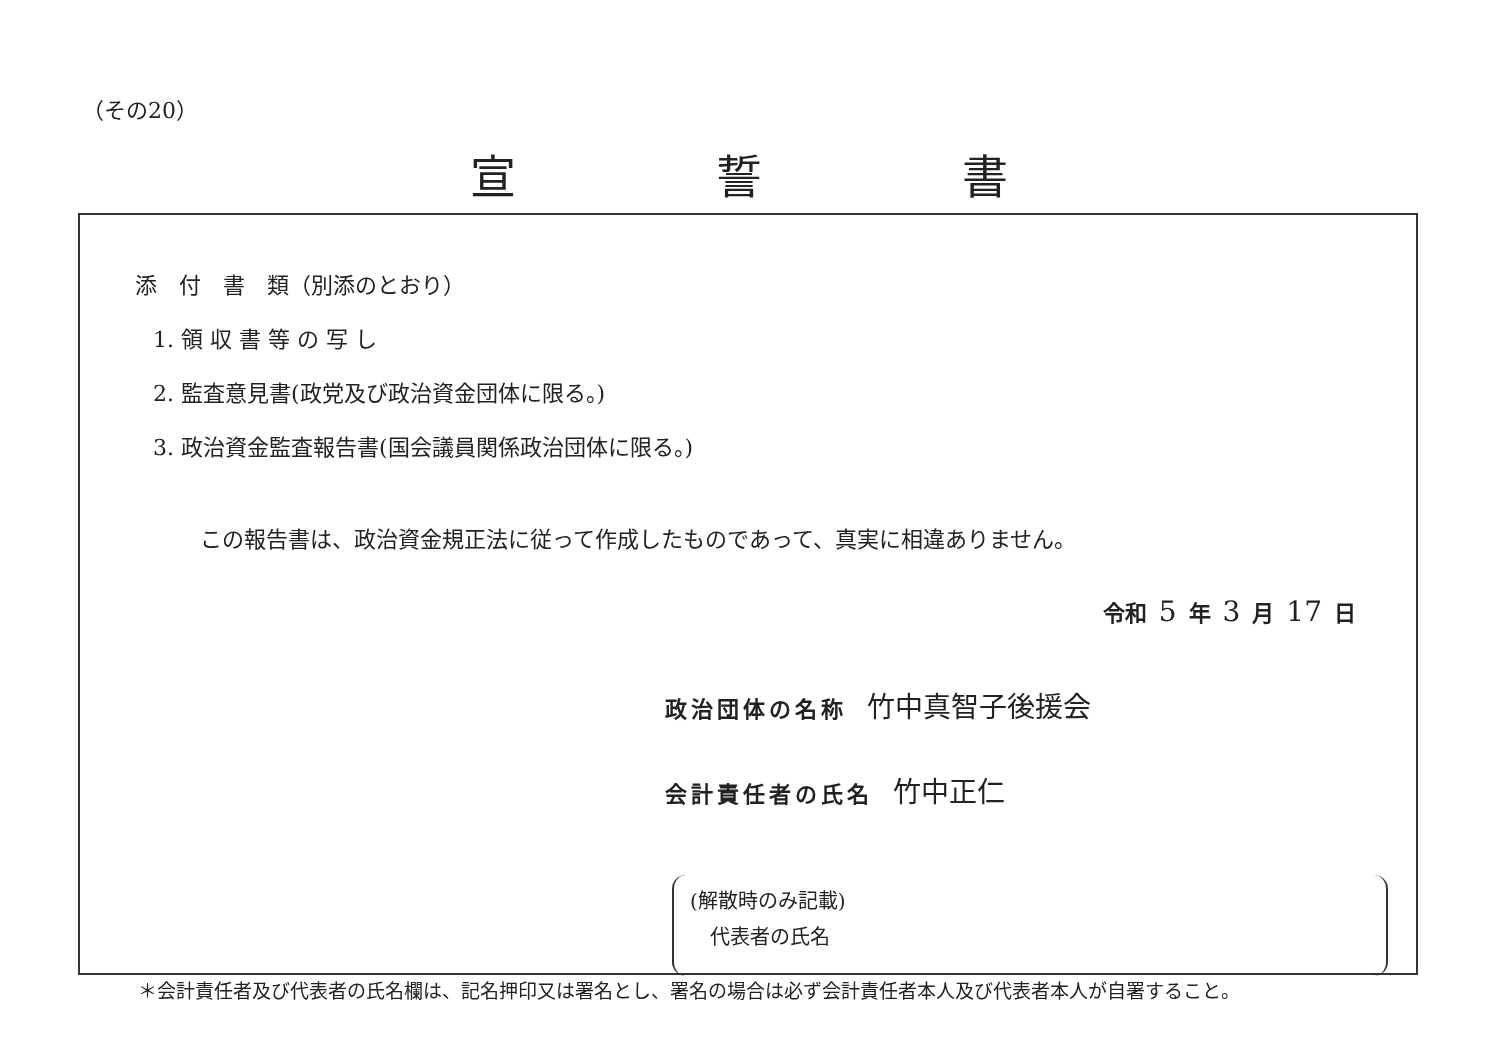（その20）
宣誓書
添　付　書　類（別添のとおり）
1. 領 収 書 等 の 写 し
2. 監査意見書(政党及び政治資金団体に限る。)
3. 政治資金監査報告書(国会議員関係政治団体に限る。)
この報告書は、政治資金規正法に従って作成したものであって、真実に相違ありません。
令和 5 年 3 月 17 日
政治団体の名称 竹中真智子後援会
会計責任者の氏名 竹中正仁
(解散時のみ記載)
　代表者の氏名
＊会計責任者及び代表者の氏名欄は、記名押印又は署名とし、署名の場合は必ず会計責任者本人及び代表者本人が自署すること。